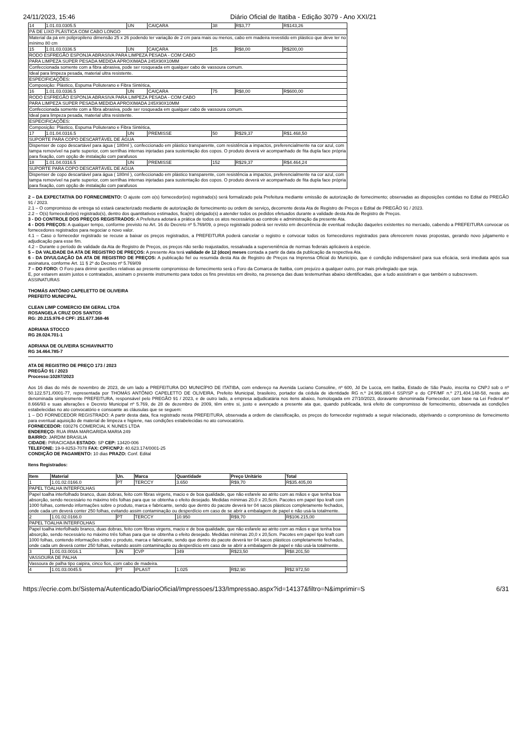24/11/2023, 15:46 Diário Oficial de Itatiba - Edição 3079 - Ano XXI/21
| 14 | 1.01.03.0305.5 | UN | CAIÇARA | 38 | R$3,77 | R$143,26 |
| PÁ DE LIXO PLÁSTICA COM CABO LONGO | | | | | | |
| Material da pá em polipropileno dimensão 25 x 26 podendo ter variação de 2 cm para mais ou menos, cabo em madeira revestido em plástico que deve ter no mínimo 80 cm | | | | | | |
| 15 | 1.01.03.0336.5 | UN | CAIÇARA | 25 | R$8,00 | R$200,00 |
| RODO ESFREGÃO ESPONJA ABRASIVA PARA LIMPEZA PESADA - COM CABO | | | | | | |
| PARA LIMPEZA SUPER PESADA MEDIDA APROXIMADA 245X90X10MM | | | | | | |
| Confeccionada somente com a fibra abrasiva, pode ser rosqueada em qualquer cabo de vassoura comum. | | | | | | |
| Ideal para limpeza pesada, material ultra resistente. | | | | | | |
| ESPECIFICAÇÕES: | | | | | | |
| Composição: Plástico, Espuma Poliuterano e Fibra Sintética, | | | | | | |
| 16 | 1.01.03.0336.5 | UN | CAIÇARA | 75 | R$8,00 | R$600,00 |
| RODO ESFREGÃO ESPONJA ABRASIVA PARA LIMPEZA PESADA - COM CABO | | | | | | |
| PARA LIMPEZA SUPER PESADA MEDIDA APROXIMADA 245X90X10MM | | | | | | |
| Confeccionada somente com a fibra abrasiva, pode ser rosqueada em qualquer cabo de vassoura comum. | | | | | | |
| Ideal para limpeza pesada, material ultra resistente. | | | | | | |
| ESPECIFICAÇÕES: | | | | | | |
| Composição: Plástico, Espuma Poliuterano e Fibra Sintética, | | | | | | |
| 17 | 1.01.04.0316.5 | UN | PREMISSE | 50 | R$29,37 | R$1.468,50 |
| SUPORTE PARA COPO DESCARTÁVEL DE ÁGUA | | | | | | |
| Dispenser de copo descartável para água ( 180ml ), confeccionado em plástico transparente, com resistência a impactos, preferencialmente na cor azul, com tampa removível na parte superior, com serrilhas internas injetadas para sustentação dos copos. O produto deverá vir acompanhado de fita dupla face própria para fixação, com opção de instalação com parafusos | | | | | | |
| 18 | 1.01.04.0316.5 | UN | PREMISSE | 152 | R$29,37 | R$4.464,24 |
| SUPORTE PARA COPO DESCARTÁVEL DE AGUA | | | | | | |
| Dispenser de copo descartável para água ( 180ml ), confeccionado em plástico transparente, com resistência a impactos, preferencialmente na cor azul, com tampa removível na parte superior, com serrilhas internas injetadas para sustentação dos copos. O produto deverá vir acompanhado de fita dupla face própria para fixação, com opção de instalação com parafusos | | | | | | |
2 – DA EXPECTATIVA DO FORNECIMENTO: O ajuste com o(s) fornecedor(es) registrado(s) será formalizado pela Prefeitura mediante emissão de autorização de fornecimento; observadas as disposições contidas no Edital do PREGÃO 91 / 2023.
2.1 – O compromisso de entrega só estará caracterizado mediante de autorização de fornecimento ou ordem de serviço, decorrente desta Ata de Registro de Preços e Edital de PREGÃO 91 / 2023.
2.2 – O(s) fornecedor(es) registrado(s), dentro dos quantitativos estimados, fica(m) obrigado(s) a atender todos os pedidos efetuados durante a validade desta Ata de Registro de Preços.
3 - DO CONTROLE DOS PREÇOS REGISTRADOS: A Prefeitura adotará a prática de todos os atos necessários ao controle e administração da presente Ata.
4 - DOS PREÇOS: A qualquer tempo, conforme previsto no Art. 16 do Decreto nº 5.769/09, o preço registrado poderá ser revisto em decorrência de eventual redução daqueles existentes no mercado, cabendo a PREFEITURA convocar os fornecedores registrados para negociar o novo valor.
4.1 – Caso o fornecedor registrado se recuse a baixar os preços registrados, a PREFEITURA poderá cancelar o registro e convocar todos os fornecedores registrados para oferecerem novas propostas, gerando novo julgamento e adjudicação para esse fim.
4.2 – Durante o período de validade da Ata de Registro de Preços, os preços não serão reajustados, ressalvada a superveniência de normas federais aplicáveis à espécie.
5 – DA VALIDADE DA ATA DE REGISTRO DE PREÇOS: A presente Ata terá validade de 12 (doze) meses contada a partir da data da publicação da respectiva Ata.
6 - DA DIVULGAÇÃO DA ATA DE REGISTRO DE PREÇOS: A publicação fiel ou resumida desta Ata de Registro de Preços na Imprensa Oficial do Município, que é condição indispensável para sua eficácia, será imediata após sua assinatura, conforme Art. 11 § 2º do Decreto nº 5.769/09
7 – DO FORO: O Foro para dirimir questões relativas ao presente compromisso de fornecimento será o Foro da Comarca de Itatiba, com prejuízo a qualquer outro, por mais privilegiado que seja.
E, por estarem assim justos e contratados, assinam o presente instrumento para todos os fins previstos em direito, na presença das duas testemunhas abaixo identificadas, que a tudo assistiram e que também o subscrevem.
ASSINATURAS
THOMÁS ANTÔNIO CAPELETTO DE OLIVEIRA
PREFEITO MUNICIPAL
CLEAN LIMP COMERCIO EM GERAL LTDA
ROSANGELA CRUZ DOS SANTOS
RG: 20.215.976-0 CPF: 251.677.368-46
ADRIANA STOCCO
RG 28.024.701-1
ADRIANA DE OLIVEIRA SCHIAVINATTO
RG 34.464.785-7
ATA DE REGISTRO DE PREÇO 173 / 2023
PREGÃO 91 / 2023
Processo:10287/2023
Aos 16 dias do mês de novembro de 2023, de um lado a PREFEITURA DO MUNICÍPIO DE ITATIBA, com endereço na Avenida Luciano Consoline, nº 600, Jd De Lucca, em Itatiba, Estado de São Paulo, inscrita no CNPJ sob o nº 50.122.571./0001-77, representada por THOMÁS ANTÔNIO CAPELETTO DE OLIVEIRA, Prefeito Municipal, brasileiro, portador da cédula de identidade RG n.º 24.966.880-4 SSP/SP e do CPF/MF n.º 271.404.148-58, neste ato denominada simplesmente PREFEITURA, responsável pelo PREGÃO 91 / 2023, e de outro lado, a empresa adjudicatária nos itens abaixo, homologada em 27/10/2023, doravante denominada Fornecedor, com base na Lei Federal nº 8.666/93 e suas alterações e Decreto Municipal nº 5.769, de 28 de dezembro de 2009, têm entre si, justo e avençado a presente ata que, quando publicada, terá efeito de compromisso de fornecimento, observada as condições estabelecidas no ato convocatório e consoante as cláusulas que se seguem:
1 – DO FORNECEDOR REGISTRADO: A partir desta data, fica registrado nesta PREFEITURA, observada a ordem de classificação, os preços do fornecedor registrado a seguir relacionado, objetivando o compromisso de fornecimento para eventual aquisição de material de limpeza e higiene, nas condições estabelecidas no ato convocatório.
FORNECEDOR: 030276 COMERCIAL K NUNES LTDA
ENDEREÇO: RUA IRMA MARGARIDA MARIA 249
BAIRRO: JARDIM BRASILIA
CIDADE: PIRACICABA ESTADO: SP CEP: 13420-006
TELEFONE: 19-9-8253-7078 FAX: CPF/CNPJ: 40.623.174/0001-25
CONDIÇÃO DE PAGAMENTO: 10 dias PRAZO: Conf. Edital
Itens Registrados:
| Item | Material | Un. | Marca | Quantidade | Preço Unitário | Total |
| --- | --- | --- | --- | --- | --- | --- |
| 1 | 1.01.02.0166.0 | PT | TERCCY | 3.650 | R$9,70 | R$35.405,00 |
| PAPEL TOALHA INTERFOLHAS | | | | | | |
| Papel toalha interfolhado branco, duas dobras, feito com fibras virgens, macio e de boa qualidade, que não esfarele ao atrito com as mãos e que tenha boa absorção, sendo necessário no máximo três folhas para que se obtenha o efeito desejado. Medidas mínimas 20,0 x 20,5cm. Pacotes em papel tipo kraft com 1000 folhas, contendo informações sobre o produto, marca e fabricante, sendo que dentro do pacote deverá ter 04 sacos plásticos completamente fechados, onde cada um deverá conter 250 folhas, evitando assim contaminação ou desperdício em caso de se abrir a embalagem de papel e não usá-la totalmente. | | | | | | |
| 2 | 1.01.02.0166.0 | PT | TERCCY | 10.950 | R$9,70 | R$106.215,00 |
| PAPEL TOALHA INTERFOLHAS | | | | | | |
| Papel toalha interfolhado branco, duas dobras, feito com fibras virgens, macio e de boa qualidade, que não esfarele ao atrito com as mãos e que tenha boa absorção, sendo necessário no máximo três folhas para que se obtenha o efeito desejado. Medidas mínimas 20,0 x 20,5cm. Pacotes em papel tipo kraft com 1000 folhas, contendo informações sobre o produto, marca e fabricante, sendo que dentro do pacote deverá ter 04 sacos plásticos completamente fechados, onde cada um deverá conter 250 folhas, evitando assim contaminação ou desperdício em caso de se abrir a embalagem de papel e não usá-la totalmente. | | | | | | |
| 3 | 1.01.03.0016.1 | UN | CVP | 349 | R$23,50 | R$8.201,50 |
| VASSOURA DE PALHA | | | | | | |
| Vassoura de palha tipo caipira, cinco fios, com cabo de madeira. | | | | | | |
| 4 | 1.01.03.0045.5 | PT | IPLAST | 1.025 | R$2,90 | R$2.972,50 |
https://ecrie.com.br/Sistema/Autenticado/DiarioOficial/Impressoes/133/Impressao.aspx?id=14137&filtro=N&imprimir=S 6/31